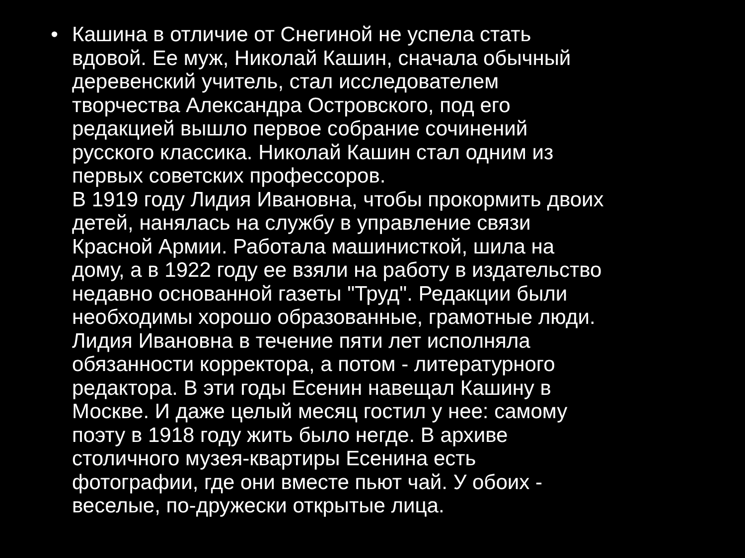•
Кашина в отличие от Снегиной не успела стать
вдовой. Ее муж, Николай Кашин, сначала обычный
деревенский учитель, стал исследователем
творчества Александра Островского, под его
редакцией вышло первое собрание сочинений
русского классика. Николай Кашин стал одним из
первых советских профессоров.
В 1919 году Лидия Ивановна, чтобы прокормить двоих
детей, нанялась на службу в управление связи
Красной Армии. Работала машинисткой, шила на
дому, а в 1922 году ее взяли на работу в издательство
недавно основанной газеты "Труд". Редакции были
необходимы хорошо образованные, грамотные люди.
Лидия Ивановна в течение пяти лет исполняла
обязанности корректора, а потом - литературного
редактора. В эти годы Есенин навещал Кашину в
Москве. И даже целый месяц гостил у нее: самому
поэту в 1918 году жить было негде. В архиве
столичного музея-квартиры Есенина есть
фотографии, где они вместе пьют чай. У обоих -
веселые, по-дружески открытые лица.